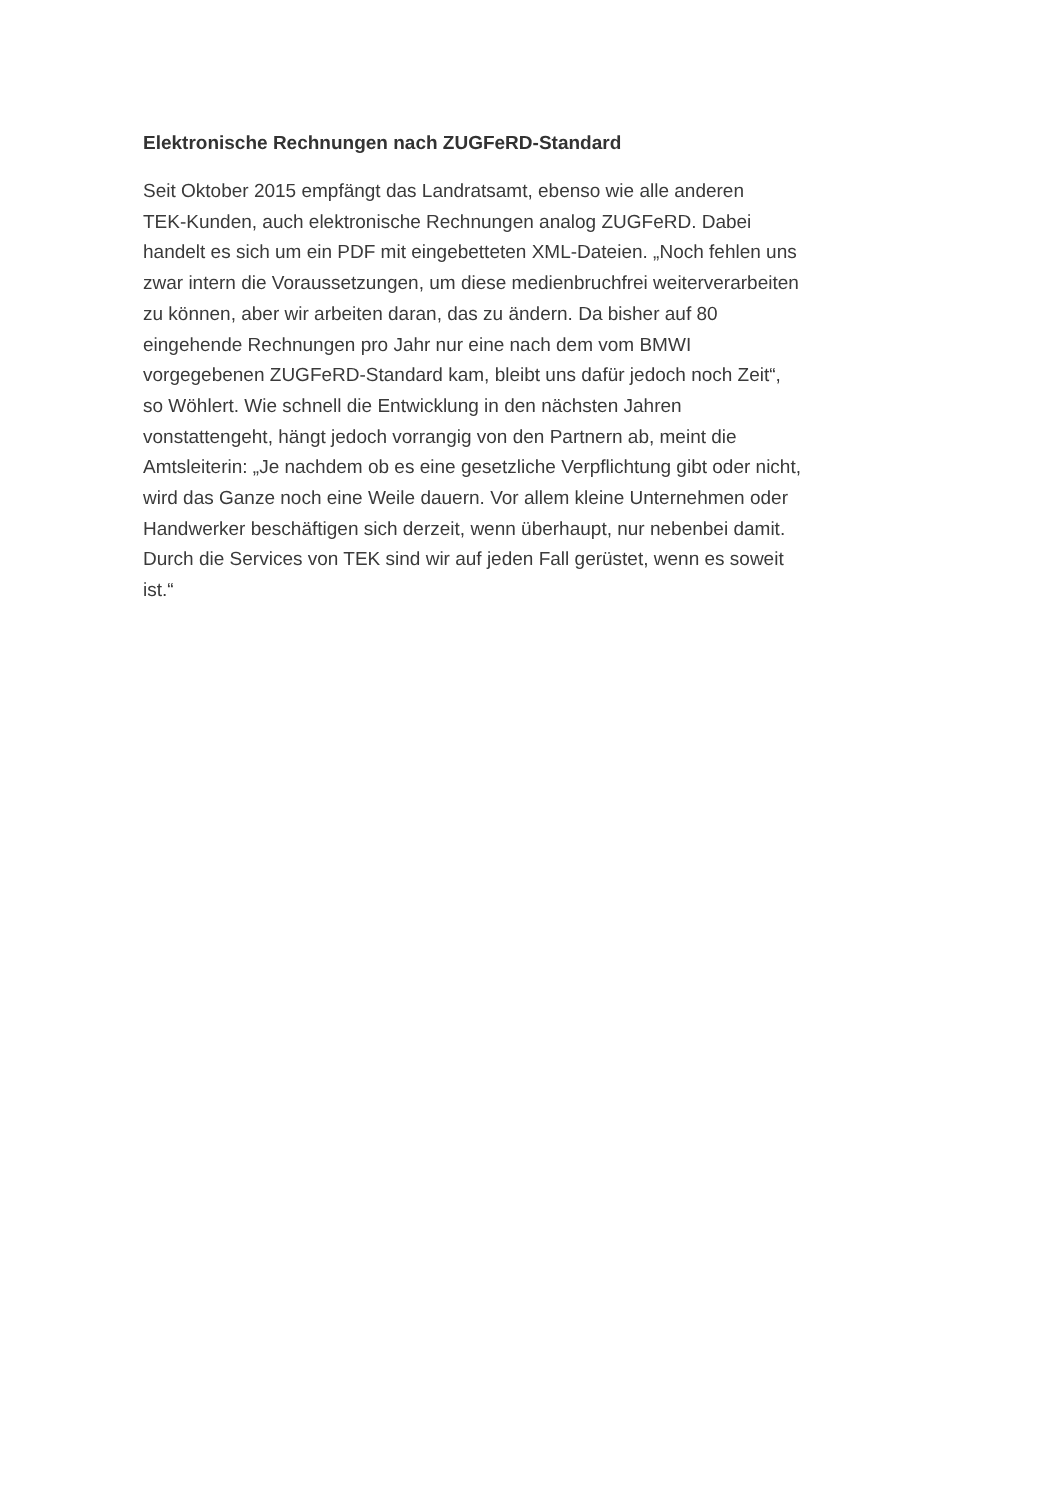Elektronische Rechnungen nach ZUGFeRD-Standard
Seit Oktober 2015 empfängt das Landratsamt, ebenso wie alle anderen
TEK-Kunden, auch elektronische Rechnungen analog ZUGFeRD. Dabei
handelt es sich um ein PDF mit eingebetteten XML-Dateien. „Noch fehlen uns
zwar intern die Voraussetzungen, um diese medienbruchfrei weiterverarbeiten
zu können, aber wir arbeiten daran, das zu ändern. Da bisher auf 80
eingehende Rechnungen pro Jahr nur eine nach dem vom BMWI
vorgegebenen ZUGFeRD-Standard kam, bleibt uns dafür jedoch noch Zeit“,
so Wöhlert. Wie schnell die Entwicklung in den nächsten Jahren
vonstattengeht, hängt jedoch vorrangig von den Partnern ab, meint die
Amtsleiterin: „Je nachdem ob es eine gesetzliche Verpflichtung gibt oder nicht,
wird das Ganze noch eine Weile dauern. Vor allem kleine Unternehmen oder
Handwerker beschäftigen sich derzeit, wenn überhaupt, nur nebenbei damit.
Durch die Services von TEK sind wir auf jeden Fall gerüstet, wenn es soweit
ist.“